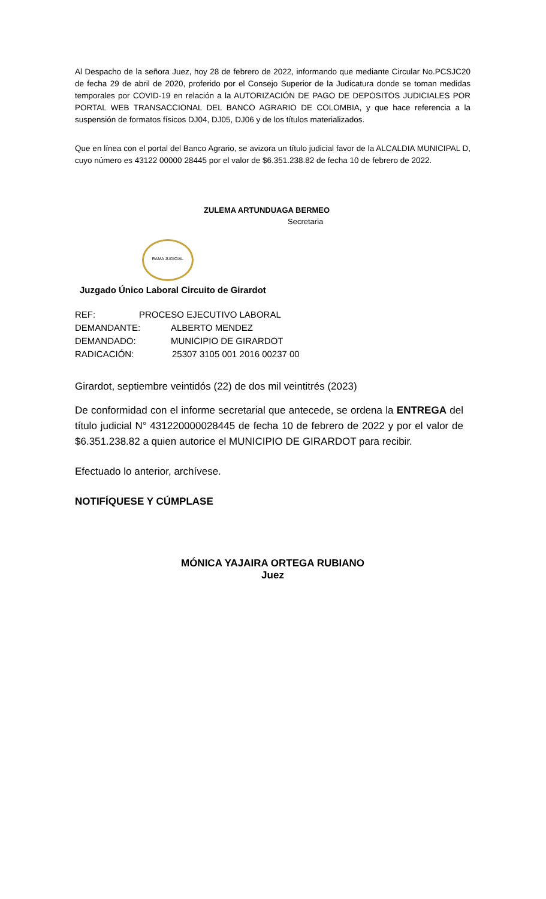Al Despacho de la señora Juez, hoy 28 de febrero de 2022, informando que mediante Circular No.PCSJC20 de fecha 29 de abril de 2020, proferido por el Consejo Superior de la Judicatura donde se toman medidas temporales por COVID-19 en relación a la AUTORIZACIÓN DE PAGO DE DEPOSITOS JUDICIALES POR PORTAL WEB TRANSACCIONAL DEL BANCO AGRARIO DE COLOMBIA, y que hace referencia a la suspensión de formatos físicos DJ04, DJ05, DJ06 y de los títulos materializados.
Que en línea con el portal del Banco Agrario, se avizora un título judicial favor de la ALCALDIA MUNICIPAL D, cuyo número es 43122 00000 28445 por el valor de $6.351.238.82 de fecha 10 de febrero de 2022.
ZULEMA ARTUNDUAGA BERMEO
Secretaria
RAMA JUDICIAL
Juzgado Único Laboral Circuito de Girardot
REF: PROCESO EJECUTIVO LABORAL
DEMANDANTE: ALBERTO MENDEZ
DEMANDADO: MUNICIPIO DE GIRARDOT
RADICACIÓN: 25307 3105 001 2016 00237 00
Girardot, septiembre veintidós (22) de dos mil veintitrés (2023)
De conformidad con el informe secretarial que antecede, se ordena la ENTREGA del título judicial N° 431220000028445 de fecha 10 de febrero de 2022 y por el valor de $6.351.238.82 a quien autorice el MUNICIPIO DE GIRARDOT para recibir.
Efectuado lo anterior, archívese.
NOTIFÍQUESE Y CÚMPLASE
MÓNICA YAJAIRA ORTEGA RUBIANO
Juez